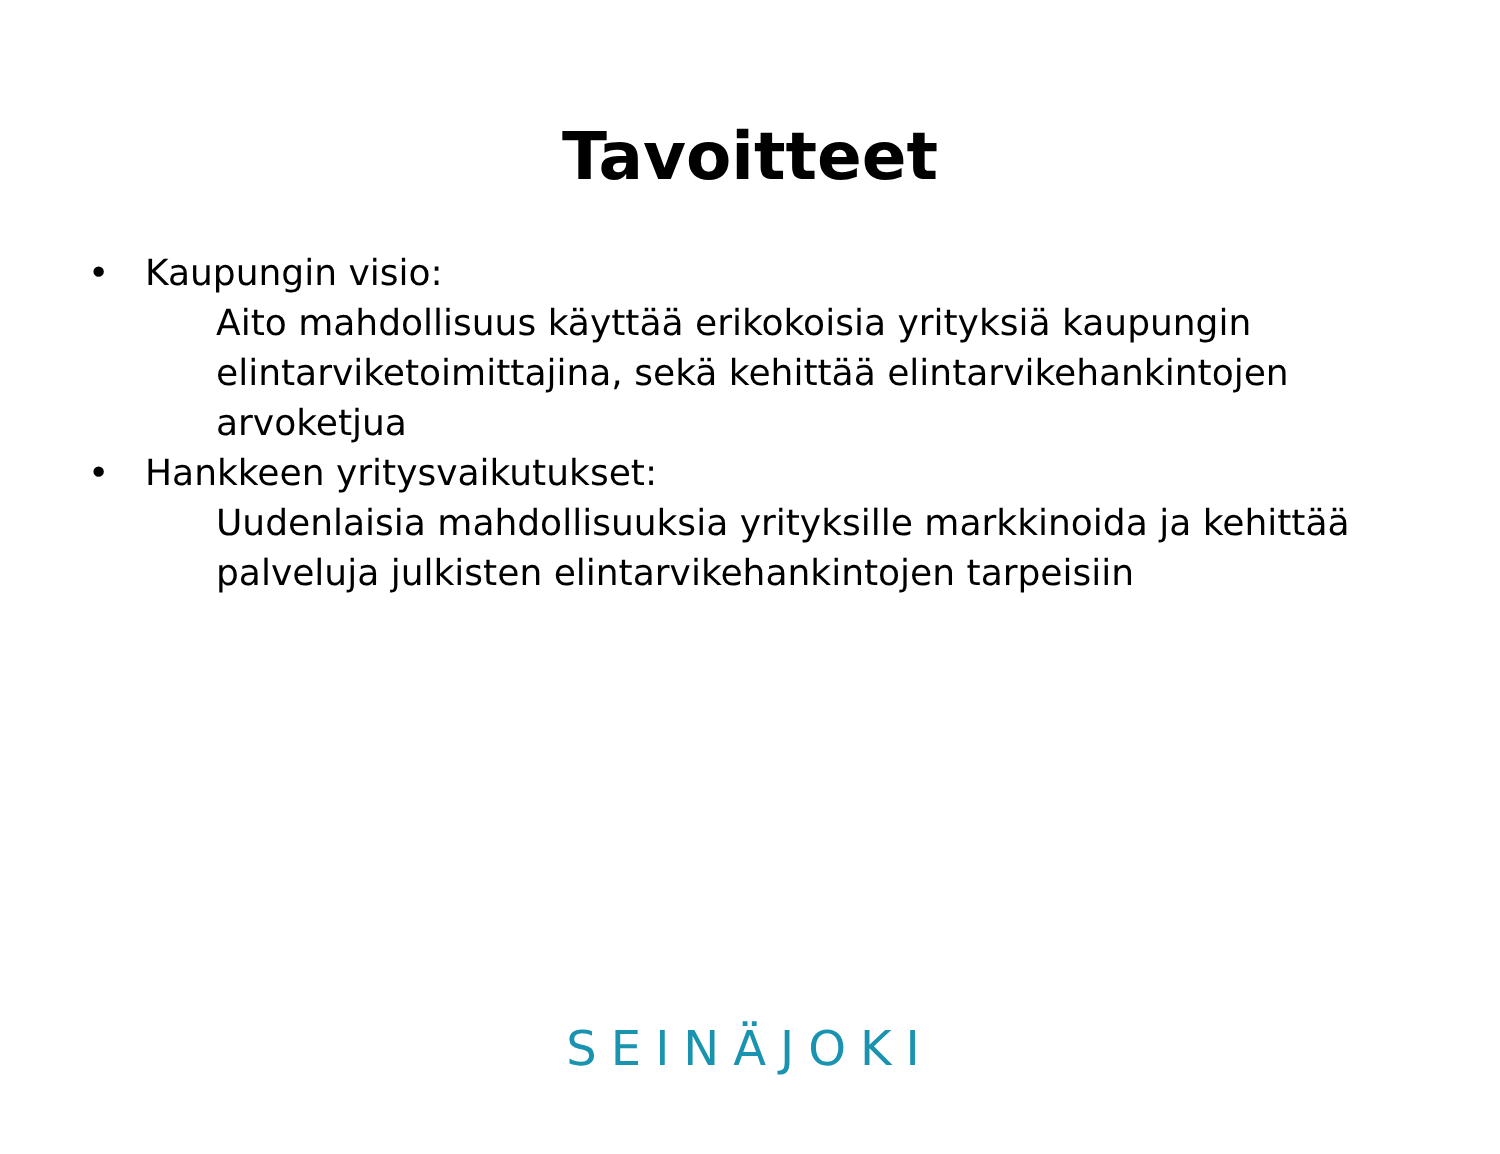Tavoitteet
• Kaupungin visio:
Aito mahdollisuus käyttää erikokoisia yrityksiä kaupungin elintarviketoimittajina, sekä kehittää elintarvikehankintojen arvoketjua
• Hankkeen yritysvaikutukset:
Uudenlaisia mahdollisuuksia yrityksille markkinoida ja kehittää palveluja julkisten elintarvikehankintojen tarpeisiin
SEINÄJOKI